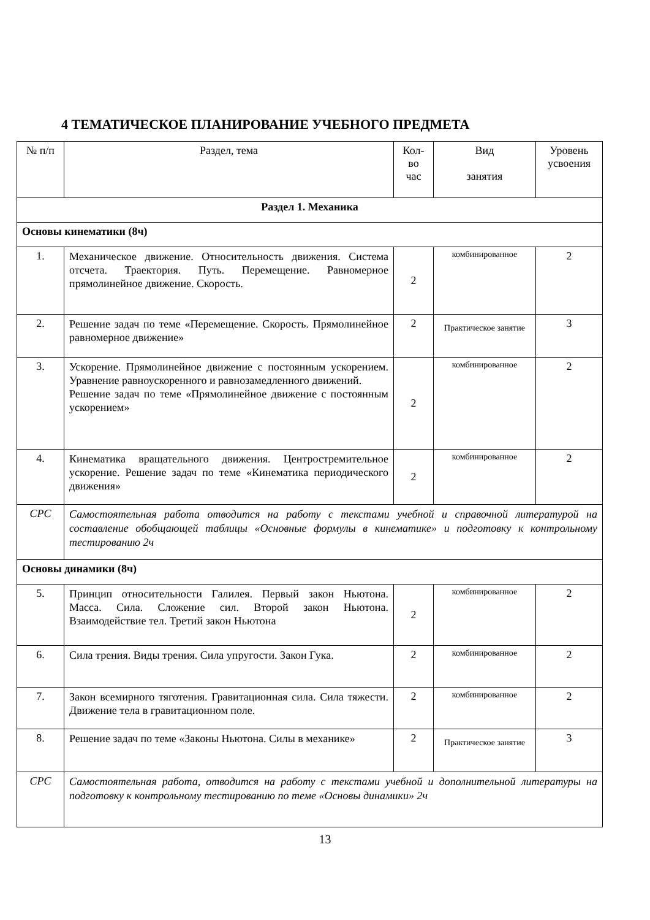4 ТЕМАТИЧЕСКОЕ ПЛАНИРОВАНИЕ УЧЕБНОГО ПРЕДМЕТА
| № п/п | Раздел, тема | Кол- во час | Вид занятия | Уровень усвоения |
| --- | --- | --- | --- | --- |
| Раздел 1. Механика | | | | |
| Основы кинематики (8ч) | | | | |
| 1. | Механическое движение. Относительность движения. Система отсчета. Траектория. Путь. Перемещение. Равномерное прямолинейное движение. Скорость. | 2 | комбинированное | 2 |
| 2. | Решение задач по теме «Перемещение. Скорость. Прямолинейное равномерное движение» | 2 | Практическое занятие | 3 |
| 3. | Ускорение. Прямолинейное движение с постоянным ускорением. Уравнение равноускоренного и равнозамедленного движений. Решение задач по теме «Прямолинейное движение с постоянным ускорением» | 2 | комбинированное | 2 |
| 4. | Кинематика вращательного движения. Центростремительное ускорение. Решение задач по теме «Кинематика периодического движения» | 2 | комбинированное | 2 |
| СРС | Самостоятельная работа отводится на работу с текстами учебной и справочной литературой на составление обобщающей таблицы «Основные формулы в кинематике» и подготовку к контрольному тестированию 2ч | | | |
| Основы динамики (8ч) | | | | |
| 5. | Принцип относительности Галилея. Первый закон Ньютона. Масса. Сила. Сложение сил. Второй закон Ньютона. Взаимодействие тел. Третий закон Ньютона | 2 | комбинированное | 2 |
| 6. | Сила трения. Виды трения. Сила упругости. Закон Гука. | 2 | комбинированное | 2 |
| 7. | Закон всемирного тяготения. Гравитационная сила. Сила тяжести. Движение тела в гравитационном поле. | 2 | комбинированное | 2 |
| 8. | Решение задач по теме «Законы Ньютона. Силы в механике» | 2 | Практическое занятие | 3 |
| СРС | Самостоятельная работа, отводится на работу с текстами учебной и дополнительной литературы на подготовку к контрольному тестированию по теме «Основы динамики» 2ч | | | |
13